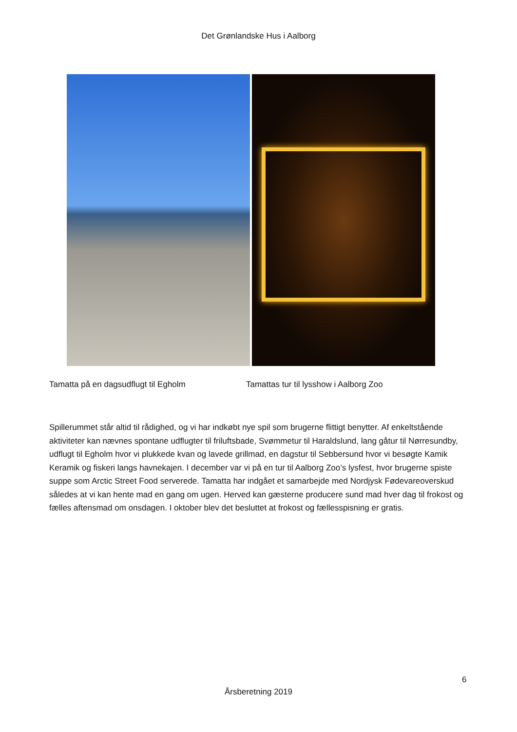Det Grønlandske Hus i Aalborg
Tamatta på en dagsudflugt til Egholm Tamattas tur til lysshow i Aalborg Zoo
Spillerummet står altid til rådighed, og vi har indkøbt nye spil som brugerne flittigt benytter. Af enkeltstående aktiviteter kan nævnes spontane udflugter til friluftsbade, Svømmetur til Haraldslund, lang gåtur til Nørresundby, udflugt til Egholm hvor vi plukkede kvan og lavede grillmad, en dagstur til Sebbersund hvor vi besøgte Kamik Keramik og fiskeri langs havnekajen. I december var vi på en tur til Aalborg Zoo’s lysfest, hvor brugerne spiste suppe som Arctic Street Food serverede. Tamatta har indgået et samarbejde med Nordjysk Fødevareoverskud således at vi kan hente mad en gang om ugen. Herved kan gæsterne producere sund mad hver dag til frokost og fælles aftensmad om onsdagen. I oktober blev det besluttet at frokost og fællesspisning er gratis.
6
Årsberetning 2019